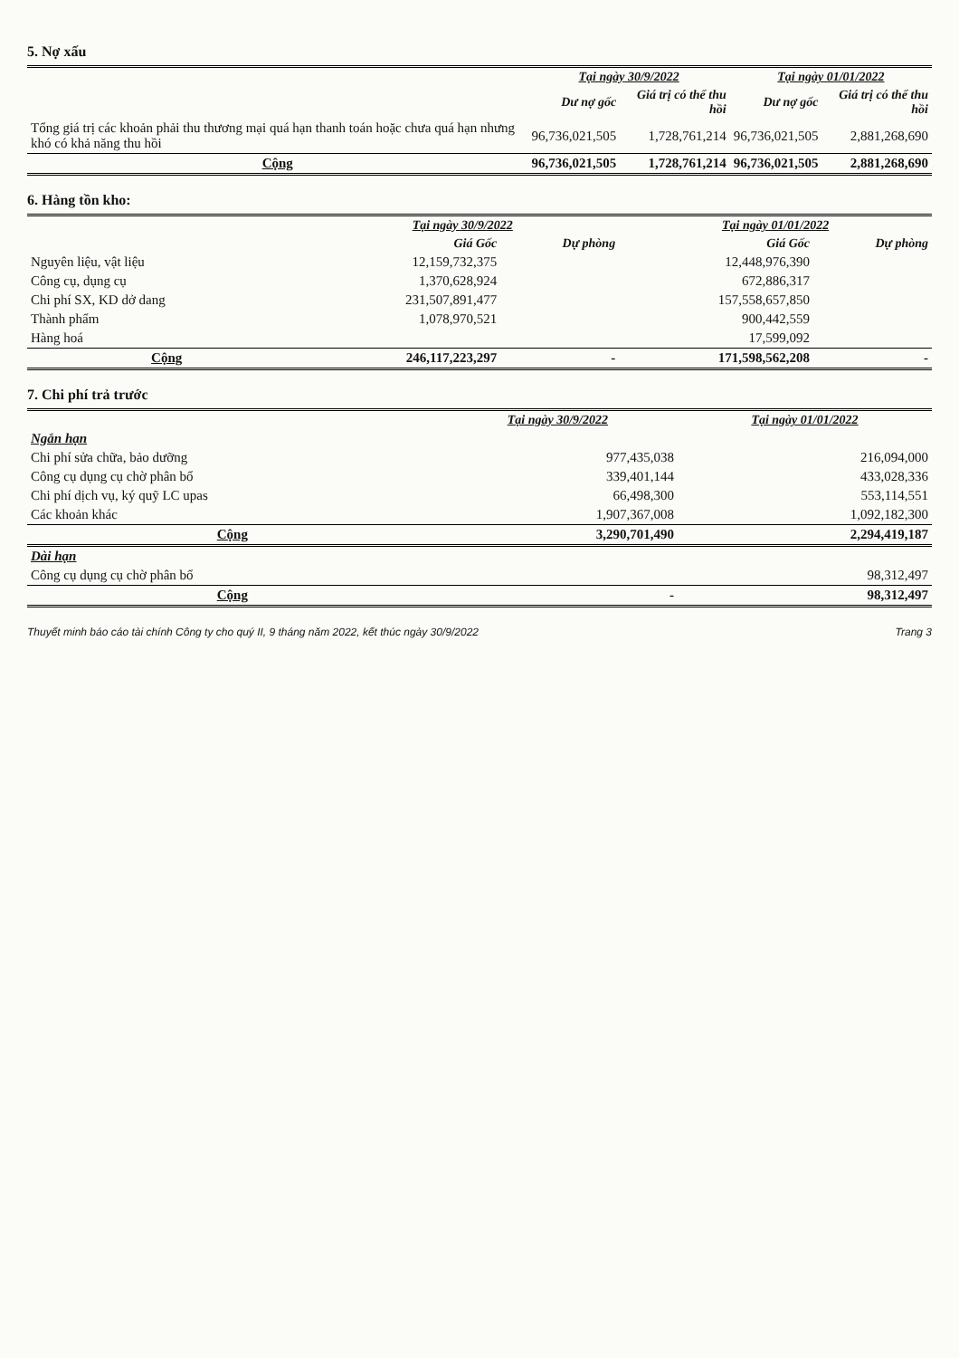5. Nợ xấu
| | Tại ngày 30/9/2022 | | Tại ngày 01/01/2022 | |
| --- | --- | --- | --- | --- |
| | Dư nợ gốc | Giá trị có thể thu hồi | Dư nợ gốc | Giá trị có thể thu hồi |
| Tổng giá trị các khoản phải thu thương mại quá hạn thanh toán hoặc chưa quá hạn nhưng khó có khả năng thu hồi | 96,736,021,505 | 1,728,761,214 | 96,736,021,505 | 2,881,268,690 |
| Cộng | 96,736,021,505 | 1,728,761,214 | 96,736,021,505 | 2,881,268,690 |
6. Hàng tồn kho:
| | Tại ngày 30/9/2022 | | Tại ngày 01/01/2022 | |
| --- | --- | --- | --- | --- |
| | Giá Gốc | Dự phòng | Giá Gốc | Dự phòng |
| Nguyên liệu, vật liệu | 12,159,732,375 | | 12,448,976,390 | |
| Công cụ, dụng cụ | 1,370,628,924 | | 672,886,317 | |
| Chi phí SX, KD dở dang | 231,507,891,477 | | 157,558,657,850 | |
| Thành phẩm | 1,078,970,521 | | 900,442,559 | |
| Hàng hoá | | | 17,599,092 | |
| Cộng | 246,117,223,297 | - | 171,598,562,208 | - |
7. Chi phí trả trước
| | Tại ngày 30/9/2022 | Tại ngày 01/01/2022 |
| --- | --- | --- |
| Ngắn hạn | | |
| Chi phí sửa chữa, bảo dưỡng | 977,435,038 | 216,094,000 |
| Công cụ dụng cụ chờ phân bổ | 339,401,144 | 433,028,336 |
| Chi phí dịch vụ, ký quỹ LC upas | 66,498,300 | 553,114,551 |
| Các khoản khác | 1,907,367,008 | 1,092,182,300 |
| Cộng | 3,290,701,490 | 2,294,419,187 |
| Dài hạn | | |
| Công cụ dụng cụ chờ phân bổ | | 98,312,497 |
| Cộng | - | 98,312,497 |
Thuyết minh báo cáo tài chính Công ty cho quý II, 9 tháng năm 2022, kết thúc ngày 30/9/2022 Trang 3